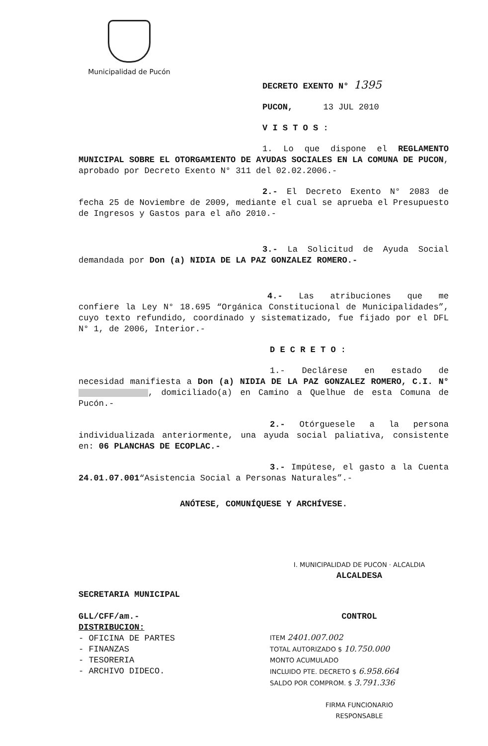Municipalidad de Pucón
DECRETO EXENTO N° 1395
PUCON, 13 JUL 2010
V I S T O S :
1. Lo que dispone el REGLAMENTO MUNICIPAL SOBRE EL OTORGAMIENTO DE AYUDAS SOCIALES EN LA COMUNA DE PUCON, aprobado por Decreto Exento N° 311 del 02.02.2006.-
2.- El Decreto Exento N° 2083 de fecha 25 de Noviembre de 2009, mediante el cual se aprueba el Presupuesto de Ingresos y Gastos para el año 2010.-
3.- La Solicitud de Ayuda Social demandada por Don (a) NIDIA DE LA PAZ GONZALEZ ROMERO.-
4.- Las atribuciones que me confiere la Ley N° 18.695 “Orgánica Constitucional de Municipalidades”, cuyo texto refundido, coordinado y sistematizado, fue fijado por el DFL N° 1, de 2006, Interior.-
D E C R E T O :
1.- Declárese en estado de necesidad manifiesta a Don (a) NIDIA DE LA PAZ GONZALEZ ROMERO, C.I. N° , domiciliado(a) en Camino a Quelhue de esta Comuna de Pucón.-
2.- Otórguesele a la persona individualizada anteriormente, una ayuda social paliativa, consistente en: 06 PLANCHAS DE ECOPLAC.-
3.- Impútese, el gasto a la Cuenta 24.01.07.001“Asistencia Social a Personas Naturales”.-
ANÓTESE, COMUNÍQUESE Y ARCHÍVESE.
SECRETARIA MUNICIPAL
GLL/CFF/am.-
DISTRIBUCION:
- OFICINA DE PARTES
- FINANZAS
- TESORERIA
- ARCHIVO DIDECO.
I. MUNICIPALIDAD DE PUCON · ALCALDIA
ALCALDESA
CONTROL
ITEM 2401.007.002
TOTAL AUTORIZADO $ 10.750.000
MONTO ACUMULADO
INCLUIDO PTE. DECRETO $ 6.958.664
SALDO POR COMPROM. $ 3.791.336
FIRMA FUNCIONARIO
RESPONSABLE